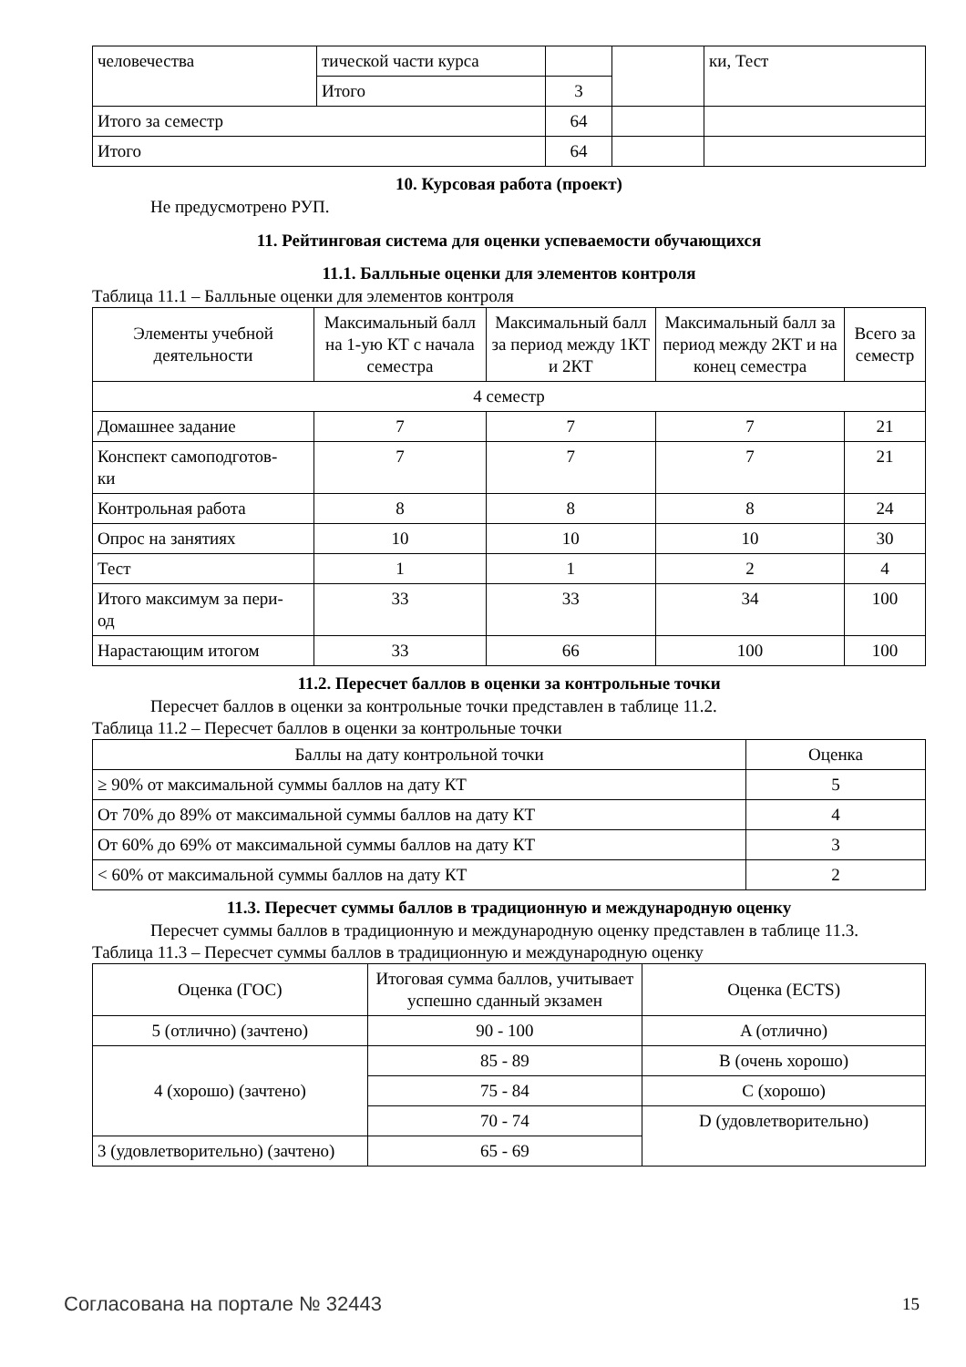| человечества | тической части курса | | | ки, Тест |
| | Итого | 3 | | |
| Итого за семестр | | 64 | | |
| Итого | | 64 | | |
10. Курсовая работа (проект)
Не предусмотрено РУП.
11. Рейтинговая система для оценки успеваемости обучающихся
11.1. Балльные оценки для элементов контроля
Таблица 11.1 – Балльные оценки для элементов контроля
| Элементы учебной деятельности | Максимальный балл на 1-ую КТ с начала семестра | Максимальный балл за период между 1КТ и 2КТ | Максимальный балл за период между 2КТ и на конец семестра | Всего за семестр |
| --- | --- | --- | --- | --- |
| 4 семестр | | | | |
| Домашнее задание | 7 | 7 | 7 | 21 |
| Конспект самоподготов- ки | 7 | 7 | 7 | 21 |
| Контрольная работа | 8 | 8 | 8 | 24 |
| Опрос на занятиях | 10 | 10 | 10 | 30 |
| Тест | 1 | 1 | 2 | 4 |
| Итого максимум за пери- од | 33 | 33 | 34 | 100 |
| Нарастающим итогом | 33 | 66 | 100 | 100 |
11.2. Пересчет баллов в оценки за контрольные точки
Пересчет баллов в оценки за контрольные точки представлен в таблице 11.2.
Таблица 11.2 – Пересчет баллов в оценки за контрольные точки
| Баллы на дату контрольной точки | Оценка |
| --- | --- |
| ≥ 90% от максимальной суммы баллов на дату КТ | 5 |
| От 70% до 89% от максимальной суммы баллов на дату КТ | 4 |
| От 60% до 69% от максимальной суммы баллов на дату КТ | 3 |
| < 60% от максимальной суммы баллов на дату КТ | 2 |
11.3. Пересчет суммы баллов в традиционную и международную оценку
Пересчет суммы баллов в традиционную и международную оценку представлен в таблице 11.3.
Таблица 11.3 – Пересчет суммы баллов в традиционную и международную оценку
| Оценка (ГОС) | Итоговая сумма баллов, учитывает успешно сданный экзамен | Оценка (ECTS) |
| --- | --- | --- |
| 5 (отлично) (зачтено) | 90 - 100 | A (отлично) |
| 4 (хорошо) (зачтено) | 85 - 89 | B (очень хорошо) |
| | 75 - 84 | C (хорошо) |
| | 70 - 74 | D (удовлетворительно) |
| 3 (удовлетворительно) (зачтено) | 65 - 69 | |
Согласована на портале № 32443 15